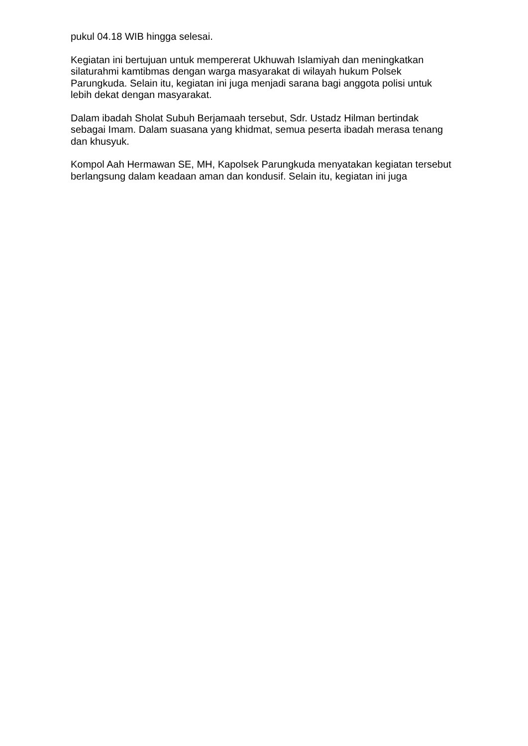pukul 04.18 WIB hingga selesai.
Kegiatan ini bertujuan untuk mempererat Ukhuwah Islamiyah dan meningkatkan silaturahmi kamtibmas dengan warga masyarakat di wilayah hukum Polsek Parungkuda. Selain itu, kegiatan ini juga menjadi sarana bagi anggota polisi untuk lebih dekat dengan masyarakat.
Dalam ibadah Sholat Subuh Berjamaah tersebut, Sdr. Ustadz Hilman bertindak sebagai Imam. Dalam suasana yang khidmat, semua peserta ibadah merasa tenang dan khusyuk.
Kompol Aah Hermawan SE, MH, Kapolsek Parungkuda menyatakan kegiatan tersebut berlangsung dalam keadaan aman dan kondusif. Selain itu, kegiatan ini juga